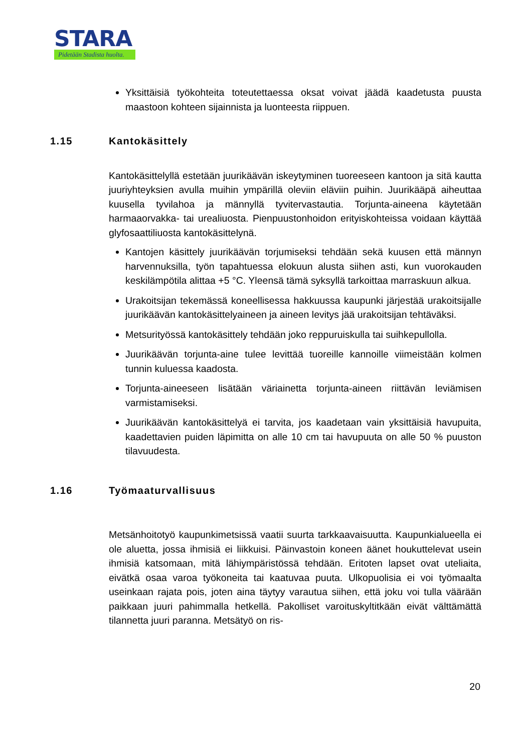STARA
Pidetään Stadista huolta.
Yksittäisiä työkohteita toteutettaessa oksat voivat jäädä kaadetusta puusta maastoon kohteen sijainnista ja luonteesta riippuen.
1.15 Kantokäsittely
Kantokäsittelyllä estetään juurikäävän iskeytyminen tuoreeseen kantoon ja sitä kautta juuriyhteyksien avulla muihin ympärillä oleviin eläviin puihin. Juurikääpä aiheuttaa kuusella tyvilahoa ja männyllä tyvitervastautia. Torjunta-aineena käytetään harmaaorvakka- tai urealiuosta. Pienpuustonhoidon erityiskohteissa voidaan käyttää glyfosaattiliuosta kantokäsittelynä.
Kantojen käsittely juurikäävän torjumiseksi tehdään sekä kuusen että männyn harvennuksilla, työn tapahtuessa elokuun alusta siihen asti, kun vuorokauden keskilämpötila alittaa +5 °C. Yleensä tämä syksyllä tarkoittaa marraskuun alkua.
Urakoitsijan tekemässä koneellisessa hakkuussa kaupunki järjestää urakoitsijalle juurikäävän kantokäsittelyaineen ja aineen levitys jää urakoitsijan tehtäväksi.
Metsurityössä kantokäsittely tehdään joko reppuruiskulla tai suihkepullolla.
Juurikäävän torjunta-aine tulee levittää tuoreille kannoille viimeistään kolmen tunnin kuluessa kaadosta.
Torjunta-aineeseen lisätään väriainetta torjunta-aineen riittävän leviämisen varmistamiseksi.
Juurikäävän kantokäsittelyä ei tarvita, jos kaadetaan vain yksittäisiä havupuita, kaadettavien puiden läpimitta on alle 10 cm tai havupuuta on alle 50 % puuston tilavuudesta.
1.16 Työmaaturvallisuus
Metsänhoitotyö kaupunkimetsissä vaatii suurta tarkkaavaisuutta. Kaupunkialueella ei ole aluetta, jossa ihmisiä ei liikkuisi. Päinvastoin koneen äänet houkuttelevat usein ihmisiä katsomaan, mitä lähiympäristössä tehdään. Eritoten lapset ovat uteliaita, eivätkä osaa varoa työkoneita tai kaatuvaa puuta. Ulkopuolisia ei voi työmaalta useinkaan rajata pois, joten aina täytyy varautua siihen, että joku voi tulla väärään paikkaan juuri pahimmalla hetkellä. Pakolliset varoituskyltitkään eivät välttämättä tilannetta juuri paranna. Metsätyö on ris-
20